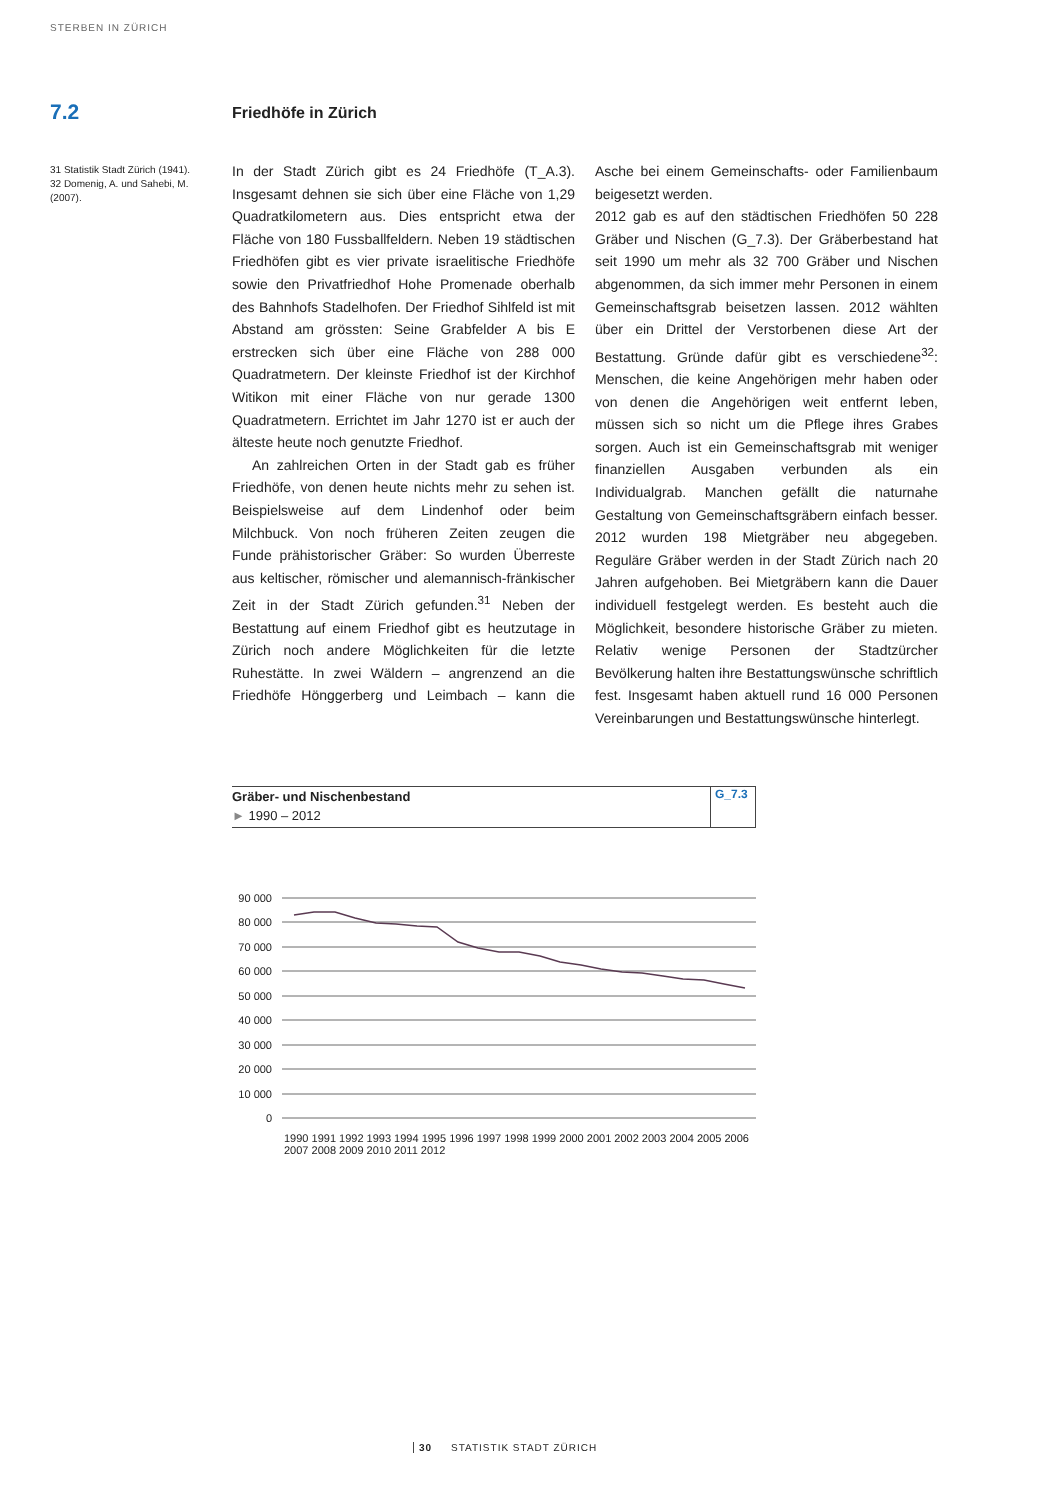STERBEN IN ZÜRICH
7.2 Friedhöfe in Zürich
31 Statistik Stadt Zürich (1941).
32 Domenig, A. und Sahebi, M. (2007).
In der Stadt Zürich gibt es 24 Friedhöfe (T_A.3). Insgesamt dehnen sie sich über eine Fläche von 1,29 Quadratkilometern aus. Dies entspricht etwa der Fläche von 180 Fussballfeldern. Neben 19 städtischen Friedhöfen gibt es vier private israelitische Friedhöfe sowie den Privatfriedhof Hohe Promenade oberhalb des Bahnhofs Stadelhofen. Der Friedhof Sihlfeld ist mit Abstand am grössten: Seine Grabfelder A bis E erstrecken sich über eine Fläche von 288 000 Quadratmetern. Der kleinste Friedhof ist der Kirchhof Witikon mit einer Fläche von nur gerade 1300 Quadratmetern. Errichtet im Jahr 1270 ist er auch der älteste heute noch genutzte Friedhof.
An zahlreichen Orten in der Stadt gab es früher Friedhöfe, von denen heute nichts mehr zu sehen ist. Beispielsweise auf dem Lindenhof oder beim Milchbuck. Von noch früheren Zeiten zeugen die Funde prähistorischer Gräber: So wurden Überreste aus keltischer, römischer und alemannisch-fränkischer Zeit in der Stadt Zürich gefunden.<sup>31</sup> Neben der Bestattung auf einem Friedhof gibt es heutzutage in Zürich noch andere Möglichkeiten für die letzte Ruhestätte. In zwei Wäldern – angrenzend an die Friedhöfe Hönggerberg und Leimbach – kann die Asche bei einem Gemeinschafts- oder Familienbaum beigesetzt werden.
2012 gab es auf den städtischen Friedhöfen 50 228 Gräber und Nischen (G_7.3). Der Gräberbestand hat seit 1990 um mehr als 32 700 Gräber und Nischen abgenommen, da sich immer mehr Personen in einem Gemeinschaftsgrab beisetzen lassen. 2012 wählten über ein Drittel der Verstorbenen diese Art der Bestattung. Gründe dafür gibt es verschiedene<sup>32</sup>: Menschen, die keine Angehörigen mehr haben oder von denen die Angehörigen weit entfernt leben, müssen sich so nicht um die Pflege ihres Grabes sorgen. Auch ist ein Gemeinschaftsgrab mit weniger finanziellen Ausgaben verbunden als ein Individualgrab. Manchen gefällt die naturnahe Gestaltung von Gemeinschaftsgräbern einfach besser. 2012 wurden 198 Mietgräber neu abgegeben. Reguläre Gräber werden in der Stadt Zürich nach 20 Jahren aufgehoben. Bei Mietgräbern kann die Dauer individuell festgelegt werden. Es besteht auch die Möglichkeit, besondere historische Gräber zu mieten. Relativ wenige Personen der Stadtzürcher Bevölkerung halten ihre Bestattungswünsche schriftlich fest. Insgesamt haben aktuell rund 16 000 Personen Vereinbarungen und Bestattungswünsche hinterlegt.
Gräber- und Nischenbestand
► 1990 – 2012
G_7.3
90 000
80 000
70 000
60 000
50 000
40 000
30 000
20 000
10 000
0
1990 1991 1992 1993 1994 1995 1996 1997 1998 1999 2000 2001 2002 2003 2004 2005 2006 2007 2008 2009 2010 2011 2012
30 STATISTIK STADT ZÜRICH